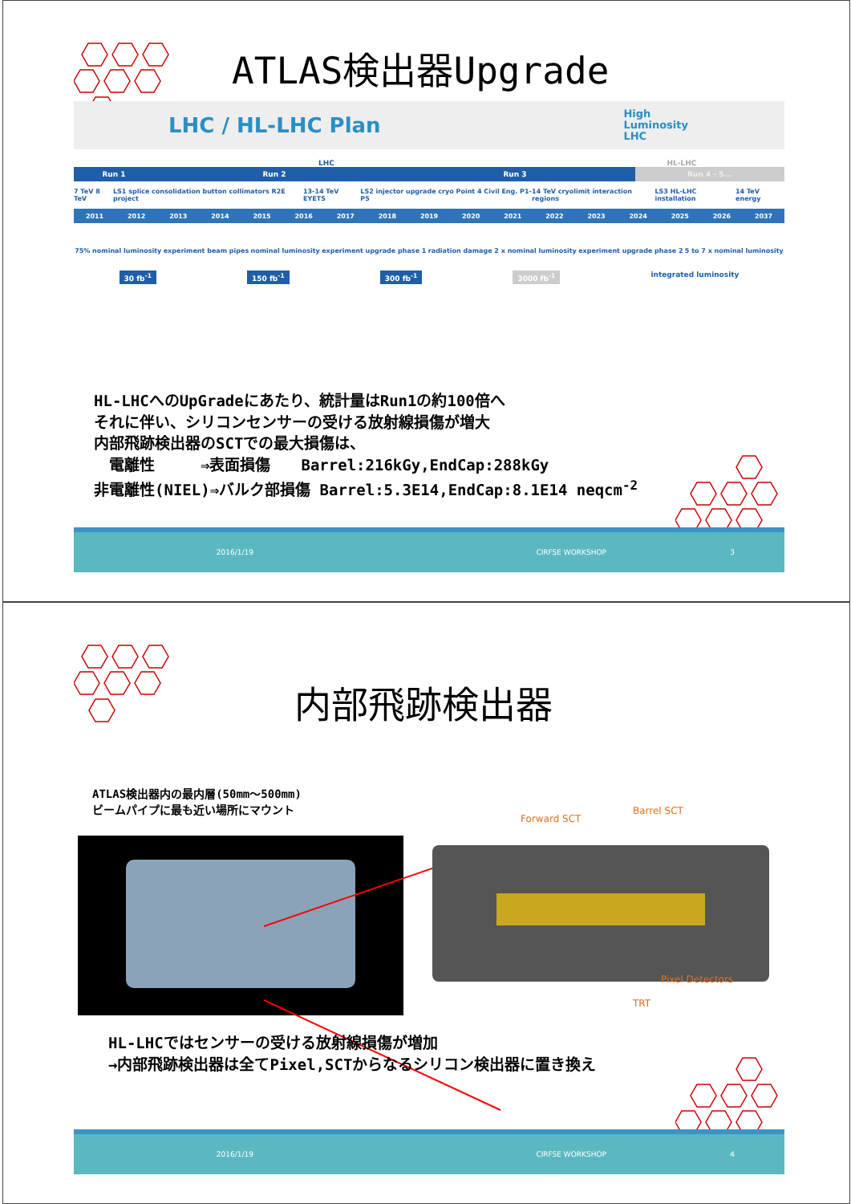ATLAS検出器Upgrade
LHC / HL-LHC Plan High
Luminosity
LHC
LHC HL-LHC
Run 1 Run 2 Run 3 Run 4 - 5...
7 TeV 8 TeV LS1 splice consolidation button collimators R2E project 13-14 TeV EYETS LS2 injector upgrade cryo Point 4 Civil Eng. P1-P5 14 TeV cryolimit interaction regions LS3 HL-LHC installation 14 TeV energy
2011 2012 2013 2014 2015 2016 2017 2018 2019 2020 2021 2022 2023 2024 2025 2026 2037
75% nominal luminosity experiment beam pipes nominal luminosity experiment upgrade phase 1 radiation damage 2 x nominal luminosity experiment upgrade phase 2 5 to 7 x nominal luminosity
30 fb<sup>-1</sup> 150 fb<sup>-1</sup> 300 fb<sup>-1</sup> 3000 fb<sup>-1</sup> integrated luminosity
HL-LHCへのUpGradeにあたり、統計量はRun1の約100倍へ それに伴い、シリコンセンサーの受ける放射線損傷が増大 内部飛跡検出器のSCTでの最大損傷は、 　電離性　　　⇒表面損傷　　Barrel:216kGy,EndCap:288kGy 非電離性(NIEL)⇒バルク部損傷 Barrel:5.3E14,EndCap:8.1E14 neqcm<sup>-2</sup>
2016/1/19 CIRFSE WORKSHOP 3
内部飛跡検出器
ATLAS検出器内の最内層(50mm～500mm)
ビームパイプに最も近い場所にマウント
Forward SCT
Barrel SCT
Pixel Detectors
TRT
HL-LHCではセンサーの受ける放射線損傷が増加
→内部飛跡検出器は全てPixel,SCTからなるシリコン検出器に置き換え
2016/1/19 CIRFSE WORKSHOP 4